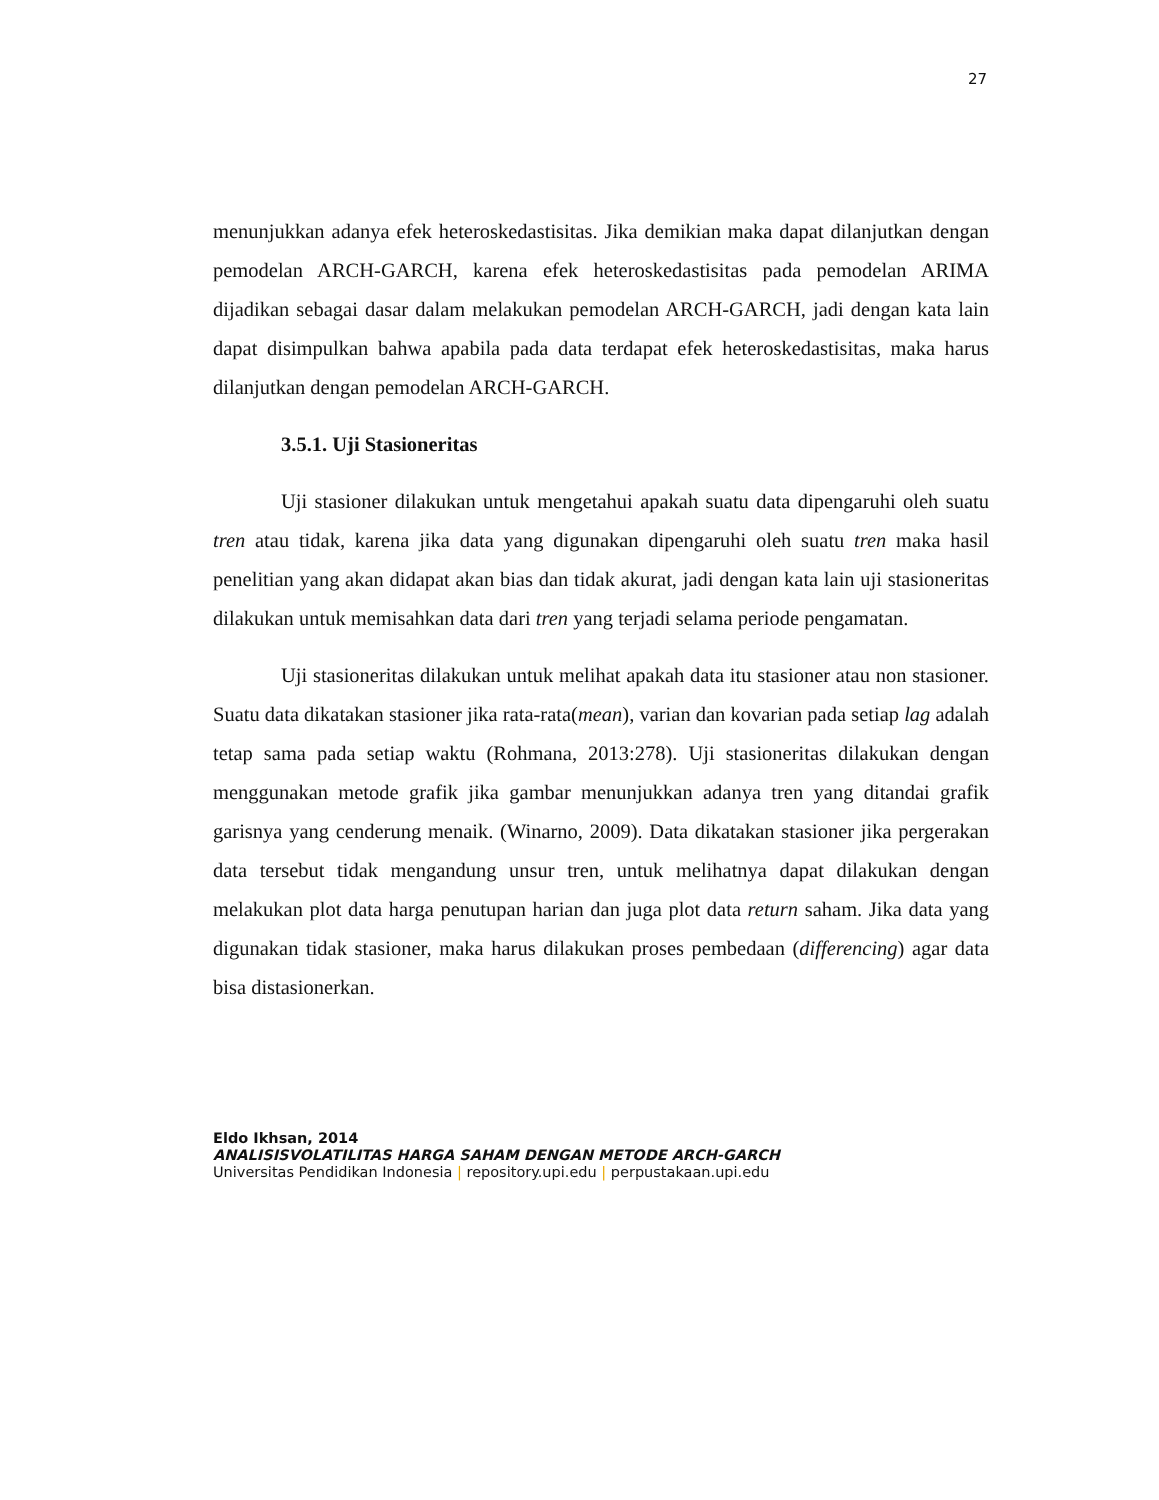27
menunjukkan adanya efek heteroskedastisitas. Jika demikian maka dapat dilanjutkan dengan pemodelan ARCH-GARCH, karena efek heteroskedastisitas pada pemodelan ARIMA dijadikan sebagai dasar dalam melakukan pemodelan ARCH-GARCH, jadi dengan kata lain dapat disimpulkan bahwa apabila pada data terdapat efek heteroskedastisitas, maka harus dilanjutkan dengan pemodelan ARCH-GARCH.
3.5.1. Uji Stasioneritas
Uji stasioner dilakukan untuk mengetahui apakah suatu data dipengaruhi oleh suatu tren atau tidak, karena jika data yang digunakan dipengaruhi oleh suatu tren maka hasil penelitian yang akan didapat akan bias dan tidak akurat, jadi dengan kata lain uji stasioneritas dilakukan untuk memisahkan data dari tren yang terjadi selama periode pengamatan.
Uji stasioneritas dilakukan untuk melihat apakah data itu stasioner atau non stasioner. Suatu data dikatakan stasioner jika rata-rata(mean), varian dan kovarian pada setiap lag adalah tetap sama pada setiap waktu (Rohmana, 2013:278). Uji stasioneritas dilakukan dengan menggunakan metode grafik jika gambar menunjukkan adanya tren yang ditandai grafik garisnya yang cenderung menaik. (Winarno, 2009). Data dikatakan stasioner jika pergerakan data tersebut tidak mengandung unsur tren, untuk melihatnya dapat dilakukan dengan melakukan plot data harga penutupan harian dan juga plot data return saham. Jika data yang digunakan tidak stasioner, maka harus dilakukan proses pembedaan (differencing) agar data bisa distasionerkan.
Eldo Ikhsan, 2014
ANALISISVOLATILITAS HARGA SAHAM DENGAN METODE ARCH-GARCH
Universitas Pendidikan Indonesia | repository.upi.edu | perpustakaan.upi.edu